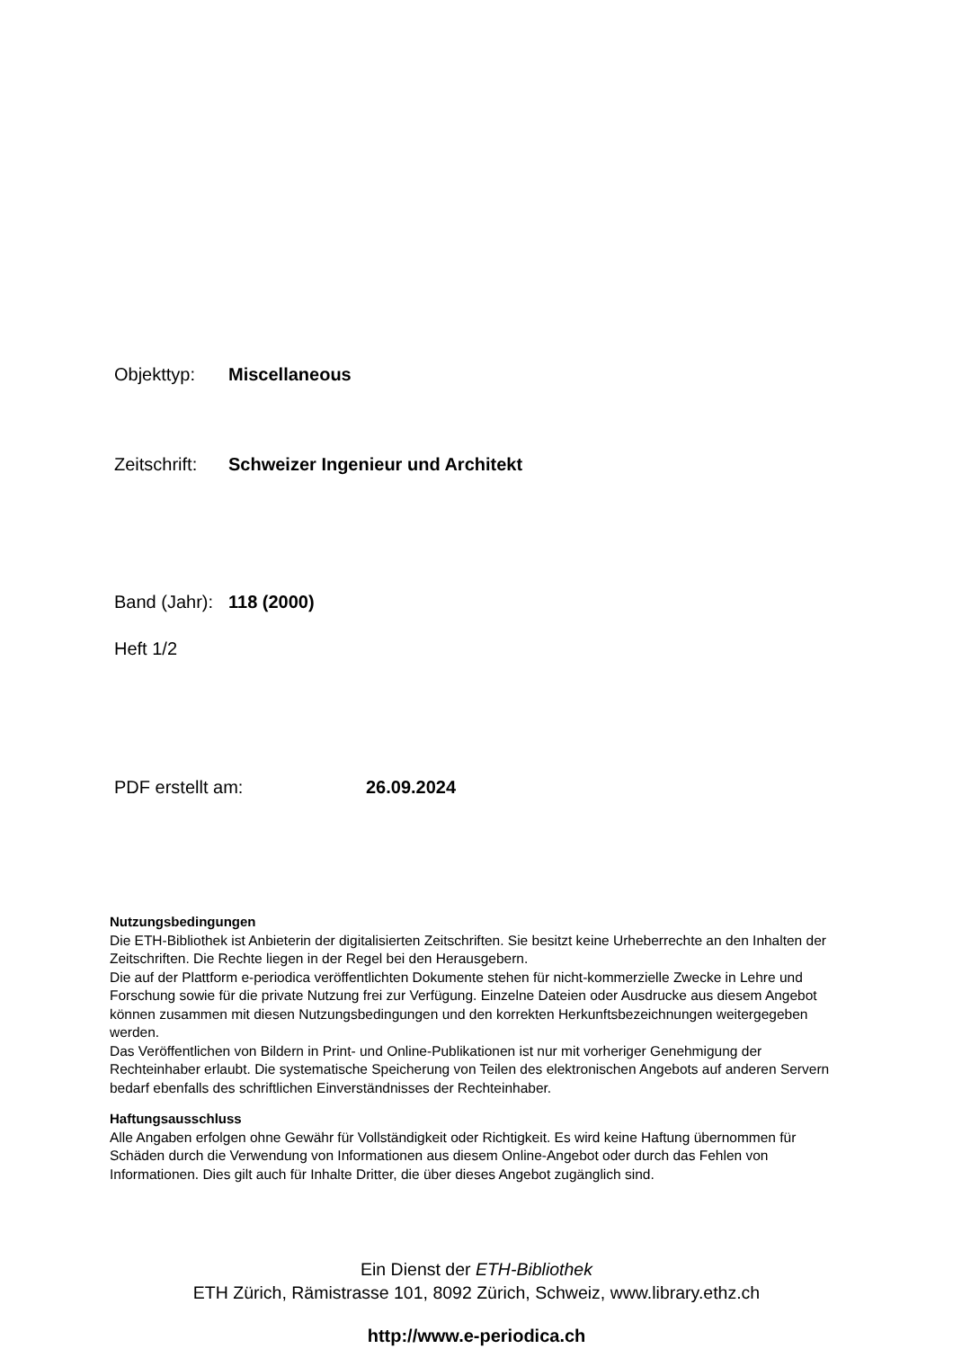Objekttyp: Miscellaneous
Zeitschrift: Schweizer Ingenieur und Architekt
Band (Jahr): 118 (2000)
Heft 1/2
PDF erstellt am: 26.09.2024
Nutzungsbedingungen
Die ETH-Bibliothek ist Anbieterin der digitalisierten Zeitschriften. Sie besitzt keine Urheberrechte an den Inhalten der Zeitschriften. Die Rechte liegen in der Regel bei den Herausgebern.
Die auf der Plattform e-periodica veröffentlichten Dokumente stehen für nicht-kommerzielle Zwecke in Lehre und Forschung sowie für die private Nutzung frei zur Verfügung. Einzelne Dateien oder Ausdrucke aus diesem Angebot können zusammen mit diesen Nutzungsbedingungen und den korrekten Herkunftsbezeichnungen weitergegeben werden.
Das Veröffentlichen von Bildern in Print- und Online-Publikationen ist nur mit vorheriger Genehmigung der Rechteinhaber erlaubt. Die systematische Speicherung von Teilen des elektronischen Angebots auf anderen Servern bedarf ebenfalls des schriftlichen Einverständnisses der Rechteinhaber.
Haftungsausschluss
Alle Angaben erfolgen ohne Gewähr für Vollständigkeit oder Richtigkeit. Es wird keine Haftung übernommen für Schäden durch die Verwendung von Informationen aus diesem Online-Angebot oder durch das Fehlen von Informationen. Dies gilt auch für Inhalte Dritter, die über dieses Angebot zugänglich sind.
Ein Dienst der ETH-Bibliothek
ETH Zürich, Rämistrasse 101, 8092 Zürich, Schweiz, www.library.ethz.ch
http://www.e-periodica.ch